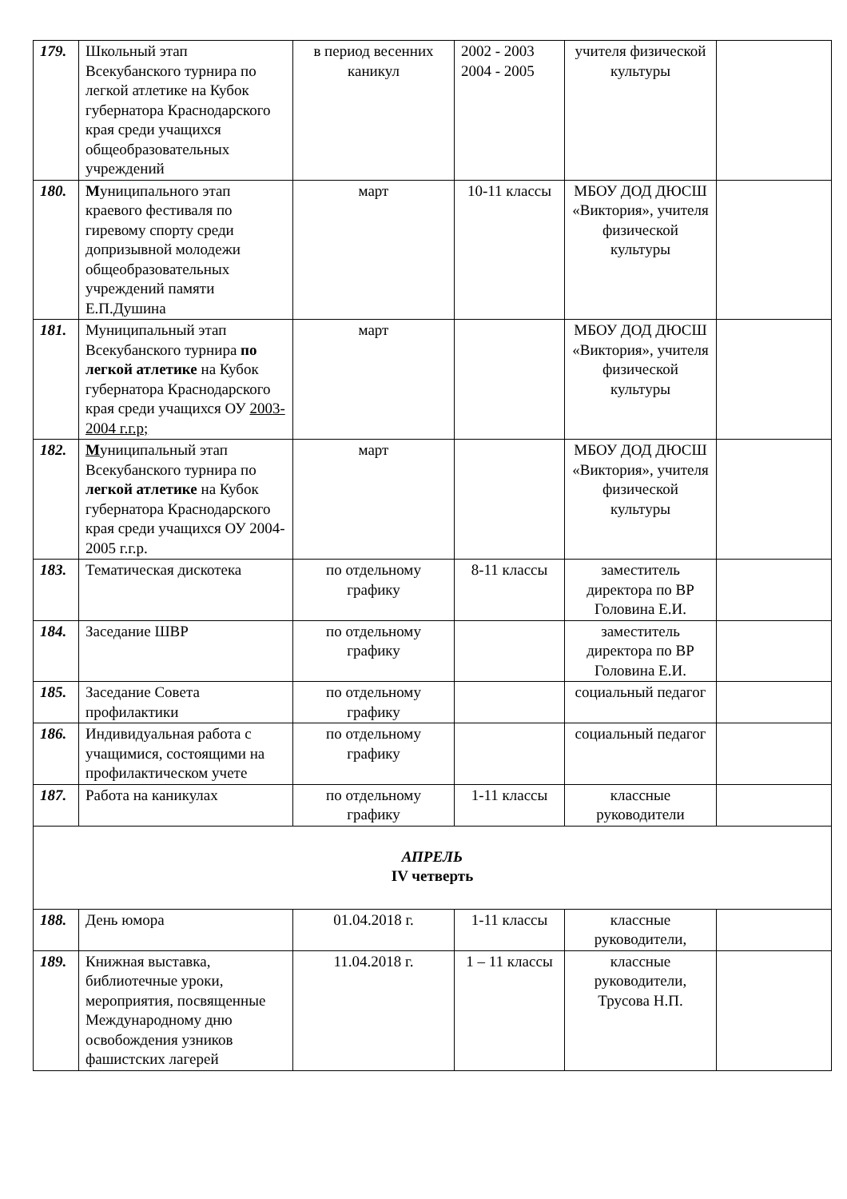| 179. | Школьный этап Всекубанского турнира по легкой атлетике на Кубок губернатора Краснодарского края среди учащихся общеобразовательных учреждений | в период весенних каникул | 2002 - 2003 2004 - 2005 | учителя физической культуры | |
| 180. | М униципального этап краевого фестиваля по гиревому спорту среди допризывной молодежи общеобразовательных учреждений памяти Е.П.Душина | март | 10-11 классы | МБОУ ДОД ДЮСШ «Виктория», учителя физической культуры | |
| 181. | Муниципальный этап Всекубанского турнира по легкой атлетике на Кубок губернатора Краснодарского края среди учащихся ОУ 2003-2004 г.г.р; | март | | МБОУ ДОД ДЮСШ «Виктория», учителя физической культуры | |
| 182. | М униципальный этап Всекубанского турнира по легкой атлетике на Кубок губернатора Краснодарского края среди учащихся ОУ 2004-2005 г.г.р. | март | | МБОУ ДОД ДЮСШ «Виктория», учителя физической культуры | |
| 183. | Тематическая дискотека | по отдельному графику | 8-11 классы | заместитель директора по ВР Головина Е.И. | |
| 184. | Заседание ШВР | по отдельному графику | | заместитель директора по ВР Головина Е.И. | |
| 185. | Заседание Совета профилактики | по отдельному графику | | социальный педагог | |
| 186. | Индивидуальная работа с учащимися, состоящими на профилактическом учете | по отдельному графику | | социальный педагог | |
| 187. | Работа на каникулах | по отдельному графику | 1-11 классы | классные руководители | |
| АПРЕЛЬ IV четверть | | | | | |
| 188. | День юмора | 01.04.2018 г. | 1-11 классы | классные руководители, | |
| 189. | Книжная выставка, библиотечные уроки, мероприятия, посвященные Международному дню освобождения узников фашистских лагерей | 11.04.2018 г. | 1 – 11 классы | классные руководители, Трусова Н.П. | |